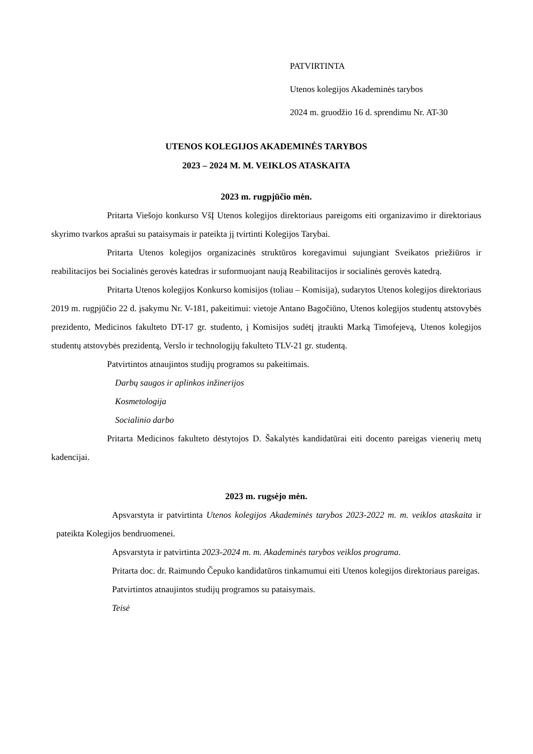PATVIRTINTA
Utenos kolegijos Akademinės tarybos
2024 m. gruodžio 16 d. sprendimu Nr. AT-30
UTENOS KOLEGIJOS AKADEMINĖS TARYBOS
2023 – 2024 M. M. VEIKLOS ATASKAITA
2023 m. rugpjūčio mėn.
Pritarta Viešojo konkurso VšĮ Utenos kolegijos direktoriaus pareigoms eiti organizavimo ir direktoriaus skyrimo tvarkos aprašui su pataisymais ir pateikta jį tvirtinti Kolegijos Tarybai.
Pritarta Utenos kolegijos organizacinės struktūros koregavimui sujungiant Sveikatos priežiūros ir reabilitacijos bei Socialinės gerovės katedras ir suformuojant naują Reabilitacijos ir socialinės gerovės katedrą.
Pritarta Utenos kolegijos Konkurso komisijos (toliau – Komisija), sudarytos Utenos kolegijos direktoriaus 2019 m. rugpjūčio 22 d. įsakymu Nr. V-181, pakeitimui: vietoje Antano Bagočiūno, Utenos kolegijos studentų atstovybės prezidento, Medicinos fakulteto DT-17 gr. studento, į Komisijos sudėtį įtraukti Marką Timofejevą, Utenos kolegijos studentų atstovybės prezidentą, Verslo ir technologijų fakulteto TLV-21 gr. studentą.
Patvirtintos atnaujintos studijų programos su pakeitimais.
Darbų saugos ir aplinkos inžinerijos
Kosmetologija
Socialinio darbo
Pritarta Medicinos fakulteto dėstytojos D. Šakalytės kandidatūrai eiti docento pareigas vienerių metų kadencijai.
2023 m. rugsėjo mėn.
Apsvarstyta ir patvirtinta Utenos kolegijos Akademinės tarybos 2023-2022 m. m. veiklos ataskaita ir pateikta Kolegijos bendruomenei.
Apsvarstyta ir patvirtinta 2023-2024 m. m. Akademinės tarybos veiklos programa.
Pritarta doc. dr. Raimundo Čepuko kandidatūros tinkamumui eiti Utenos kolegijos direktoriaus pareigas.
Patvirtintos atnaujintos studijų programos su pataisymais.
Teisė